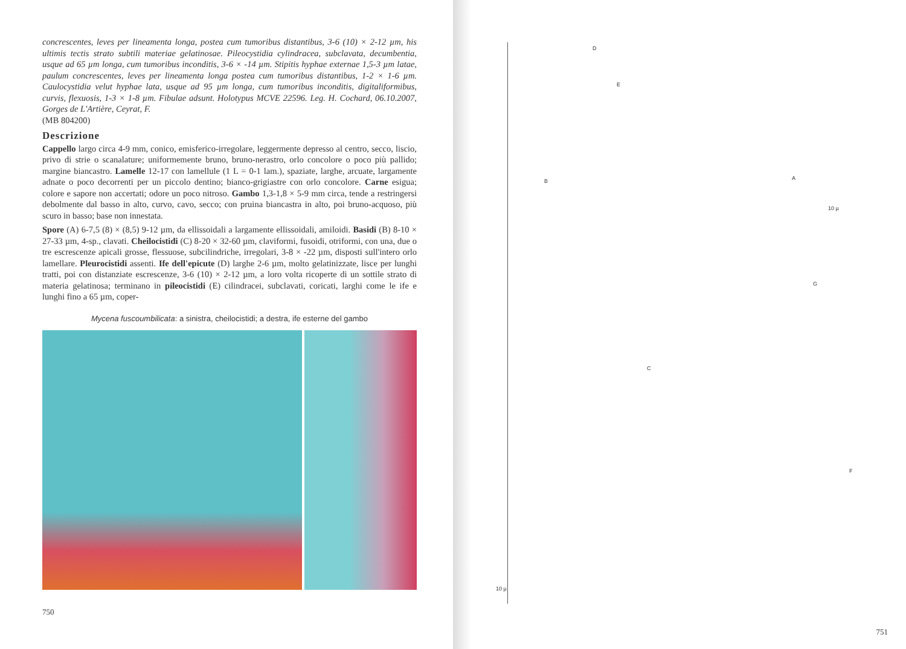concrescentes, leves per lineamenta longa, postea cum tumoribus distantibus, 3-6 (10) × 2-12 µm, his ultimis tectis strato subtili materiae gelatinosae. Pileocystidia cylindracea, subclavata, decumbentia, usque ad 65 µm longa, cum tumoribus inconditis, 3-6 × -14 µm. Stipitis hyphae externae 1,5-3 µm latae, paulum concrescentes, leves per lineamenta longa postea cum tumoribus distantibus, 1-2 × 1-6 µm. Caulocystidia velut hyphae lata, usque ad 95 µm longa, cum tumoribus inconditis, digitaliformibus, curvis, flexuosis, 1-3 × 1-8 µm. Fibulae adsunt. Holotypus MCVE 22596. Leg. H. Cochard, 06.10.2007, Gorges de L'Artière, Ceyrat, F.
(MB 804200)
Descrizione
Cappello largo circa 4-9 mm, conico, emisferico-irregolare, leggermente depresso al centro, secco, liscio, privo di strie o scanalature; uniformemente bruno, bruno-nerastro, orlo concolore o poco più pallido; margine biancastro. Lamelle 12-17 con lamellule (1 L = 0-1 lam.), spaziate, larghe, arcuate, largamente adnate o poco decorrenti per un piccolo dentino; bianco-grigiastre con orlo concolore. Carne esigua; colore e sapore non accertati; odore un poco nitroso. Gambo 1,3-1,8 × 5-9 mm circa, tende a restringersi debolmente dal basso in alto, curvo, cavo, secco; con pruina biancastra in alto, poi bruno-acquoso, più scuro in basso; base non innestata.
Spore (A) 6-7,5 (8) × (8,5) 9-12 µm, da ellissoidali a largamente ellissoidali, amiloidi. Basidi (B) 8-10 × 27-33 µm, 4-sp., clavati. Cheilocistidi (C) 8-20 × 32-60 µm, claviformi, fusoidi, otriformi, con una, due o tre escrescenze apicali grosse, flessuose, subcilindriche, irregolari, 3-8 × -22 µm, disposti sull'intero orlo lamellare. Pleurocistidi assenti. Ife dell'epicute (D) larghe 2-6 µm, molto gelatinizzate, lisce per lunghi tratti, poi con distanziate escrescenze, 3-6 (10) × 2-12 µm, a loro volta ricoperte di un sottile strato di materia gelatinosa; terminano in pileocistidi (E) cilindracei, subclavati, coricati, larghi come le ife e lunghi fino a 65 µm, coper-
Mycena fuscoumbilicata: a sinistra, cheilocistidi; a destra, ife esterne del gambo
750
D
E
B A
10 µ
G
C
F
10 µ
751